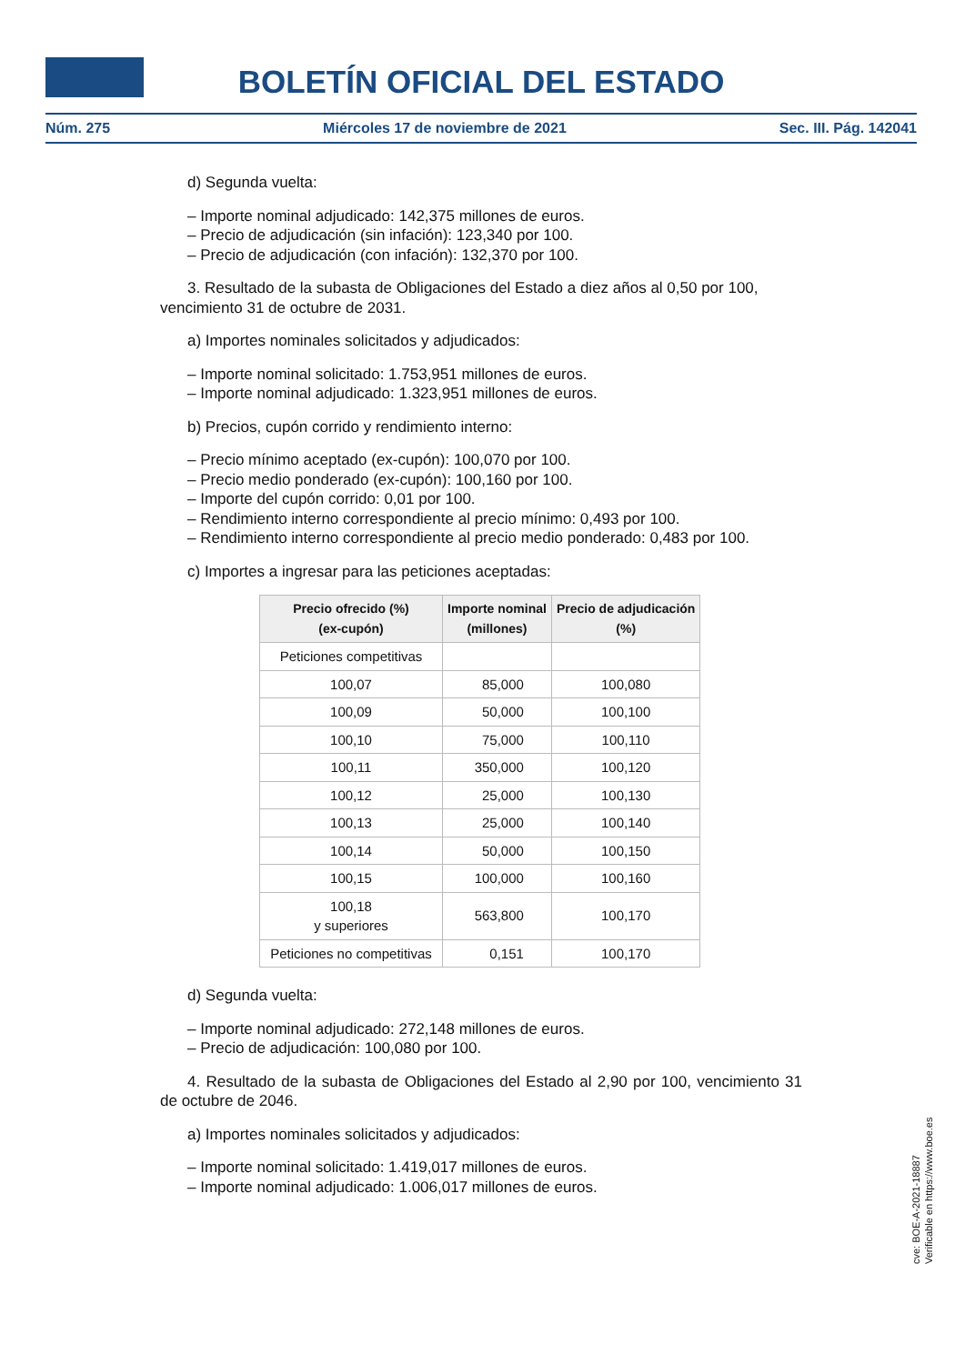BOLETÍN OFICIAL DEL ESTADO
Núm. 275 Miércoles 17 de noviembre de 2021 Sec. III. Pág. 142041
d) Segunda vuelta:
– Importe nominal adjudicado: 142,375 millones de euros.
– Precio de adjudicación (sin infación): 123,340 por 100.
– Precio de adjudicación (con infación): 132,370 por 100.
3. Resultado de la subasta de Obligaciones del Estado a diez años al 0,50 por 100, vencimiento 31 de octubre de 2031.
a) Importes nominales solicitados y adjudicados:
– Importe nominal solicitado: 1.753,951 millones de euros.
– Importe nominal adjudicado: 1.323,951 millones de euros.
b) Precios, cupón corrido y rendimiento interno:
– Precio mínimo aceptado (ex-cupón): 100,070 por 100.
– Precio medio ponderado (ex-cupón): 100,160 por 100.
– Importe del cupón corrido: 0,01 por 100.
– Rendimiento interno correspondiente al precio mínimo: 0,493 por 100.
– Rendimiento interno correspondiente al precio medio ponderado: 0,483 por 100.
c) Importes a ingresar para las peticiones aceptadas:
| Precio ofrecido (%) (ex-cupón) | Importe nominal (millones) | Precio de adjudicación (%) |
| --- | --- | --- |
| Peticiones competitivas | | |
| 100,07 | 85,000 | 100,080 |
| 100,09 | 50,000 | 100,100 |
| 100,10 | 75,000 | 100,110 |
| 100,11 | 350,000 | 100,120 |
| 100,12 | 25,000 | 100,130 |
| 100,13 | 25,000 | 100,140 |
| 100,14 | 50,000 | 100,150 |
| 100,15 | 100,000 | 100,160 |
| 100,18 y superiores | 563,800 | 100,170 |
| Peticiones no competitivas | 0,151 | 100,170 |
d) Segunda vuelta:
– Importe nominal adjudicado: 272,148 millones de euros.
– Precio de adjudicación: 100,080 por 100.
4. Resultado de la subasta de Obligaciones del Estado al 2,90 por 100, vencimiento 31 de octubre de 2046.
a) Importes nominales solicitados y adjudicados:
– Importe nominal solicitado: 1.419,017 millones de euros.
– Importe nominal adjudicado: 1.006,017 millones de euros.
cve: BOE-A-2021-18887
Verificable en https://www.boe.es